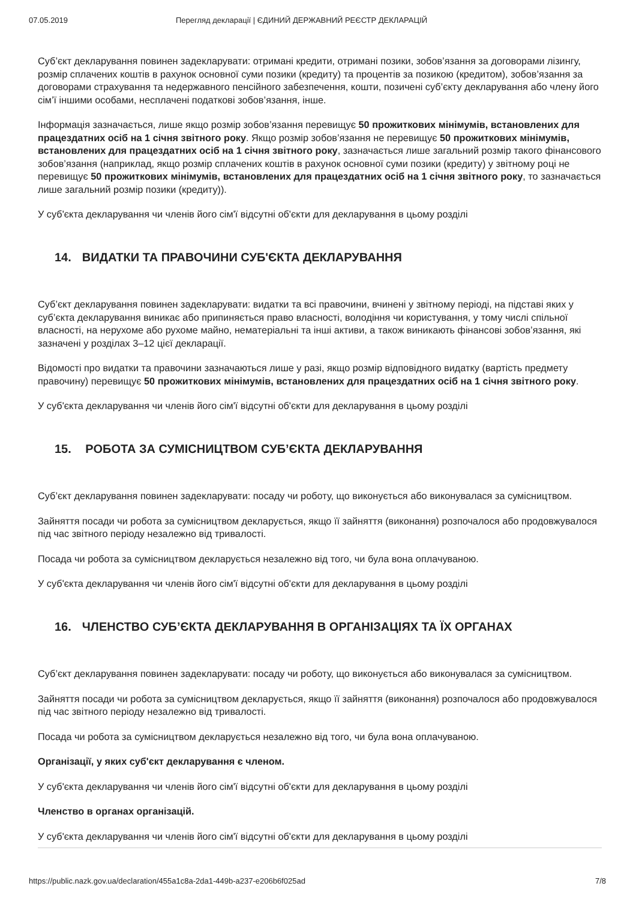07.05.2019 Перегляд декларації | ЄДИНИЙ ДЕРЖАВНИЙ РЕЄСТР ДЕКЛАРАЦІЙ
Суб’єкт декларування повинен задекларувати: отримані кредити, отримані позики, зобов’язання за договорами лізингу, розмір сплачених коштів в рахунок основної суми позики (кредиту) та процентів за позикою (кредитом), зобов’язання за договорами страхування та недержавного пенсійного забезпечення, кошти, позичені суб’єкту декларування або члену його сім’ї іншими особами, несплачені податкові зобов’язання, інше.
Інформація зазначається, лише якщо розмір зобов’язання перевищує 50 прожиткових мінімумів, встановлених для працездатних осіб на 1 січня звітного року. Якщо розмір зобов’язання не перевищує 50 прожиткових мінімумів, встановлених для працездатних осіб на 1 січня звітного року, зазначається лише загальний розмір такого фінансового зобов’язання (наприклад, якщо розмір сплачених коштів в рахунок основної суми позики (кредиту) у звітному році не перевищує 50 прожиткових мінімумів, встановлених для працездатних осіб на 1 січня звітного року, то зазначається лише загальний розмір позики (кредиту)).
У суб'єкта декларування чи членів його сім'ї відсутні об'єкти для декларування в цьому розділі
14. ВИДАТКИ ТА ПРАВОЧИНИ СУБ'ЄКТА ДЕКЛАРУВАННЯ
Суб’єкт декларування повинен задекларувати: видатки та всі правочини, вчинені у звітному періоді, на підставі яких у суб’єкта декларування виникає або припиняється право власності, володіння чи користування, у тому числі спільної власності, на нерухоме або рухоме майно, нематеріальні та інші активи, а також виникають фінансові зобов’язання, які зазначені у розділах 3–12 цієї декларації.
Відомості про видатки та правочини зазначаються лише у разі, якщо розмір відповідного видатку (вартість предмету правочину) перевищує 50 прожиткових мінімумів, встановлених для працездатних осіб на 1 січня звітного року.
У суб'єкта декларування чи членів його сім'ї відсутні об'єкти для декларування в цьому розділі
15. РОБОТА ЗА СУМІСНИЦТВОМ СУБ’ЄКТА ДЕКЛАРУВАННЯ
Суб’єкт декларування повинен задекларувати: посаду чи роботу, що виконується або виконувалася за сумісництвом.
Зайняття посади чи робота за сумісництвом декларується, якщо її зайняття (виконання) розпочалося або продовжувалося під час звітного періоду незалежно від тривалості.
Посада чи робота за сумісництвом декларується незалежно від того, чи була вона оплачуваною.
У суб'єкта декларування чи членів його сім'ї відсутні об'єкти для декларування в цьому розділі
16. ЧЛЕНСТВО СУБ’ЄКТА ДЕКЛАРУВАННЯ В ОРГАНІЗАЦІЯХ ТА ЇХ ОРГАНАХ
Суб’єкт декларування повинен задекларувати: посаду чи роботу, що виконується або виконувалася за сумісництвом.
Зайняття посади чи робота за сумісництвом декларується, якщо її зайняття (виконання) розпочалося або продовжувалося під час звітного періоду незалежно від тривалості.
Посада чи робота за сумісництвом декларується незалежно від того, чи була вона оплачуваною.
Організації, у яких суб'єкт декларування є членом.
У суб'єкта декларування чи членів його сім'ї відсутні об'єкти для декларування в цьому розділі
Членство в органах організацій.
У суб'єкта декларування чи членів його сім'ї відсутні об'єкти для декларування в цьому розділі
https://public.nazk.gov.ua/declaration/455a1c8a-2da1-449b-a237-e206b6f025ad 7/8